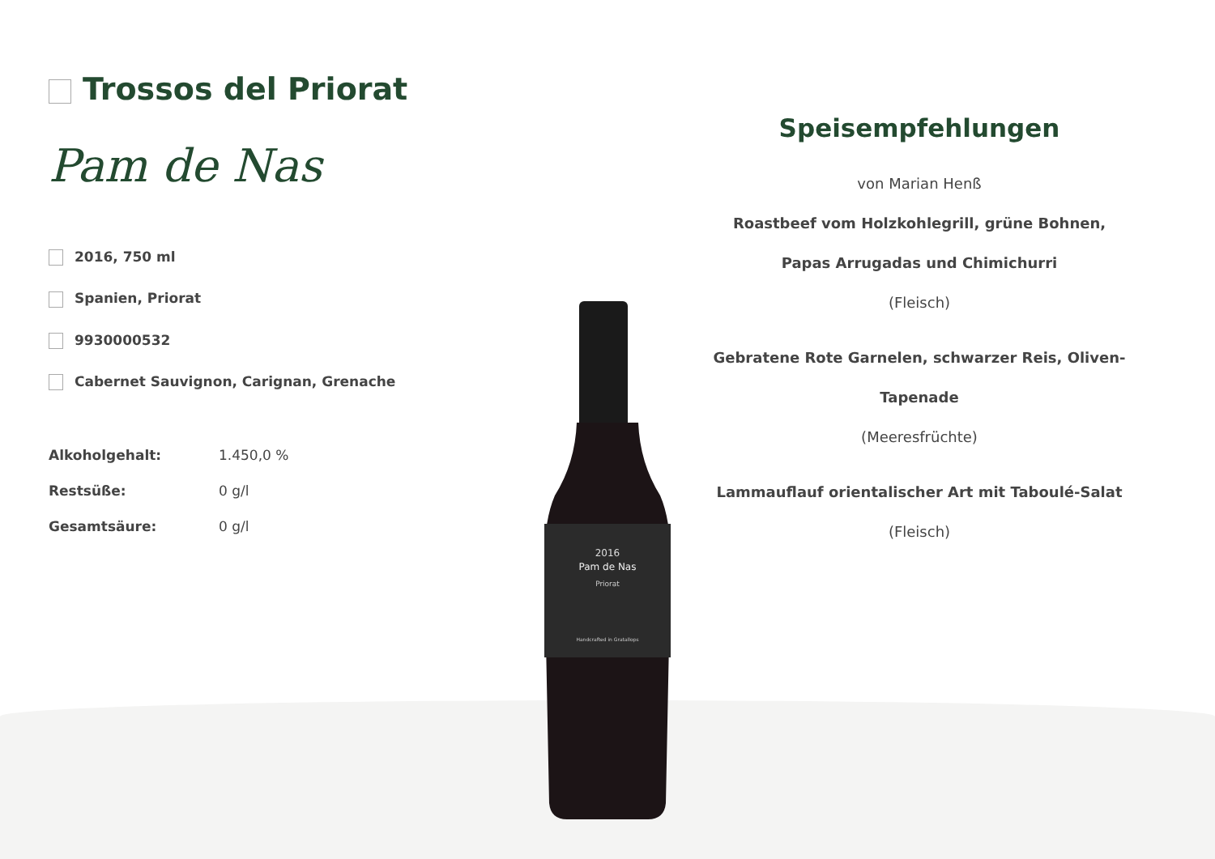Trossos del Priorat
Pam de Nas
2016, 750 ml
Spanien, Priorat
9930000532
Cabernet Sauvignon, Carignan, Grenache
| Alkoholgehalt: | 1.450,0 % |
| Restsüße: | 0 g/l |
| Gesamtsäure: | 0 g/l |
2016
Pam de Nas
Priorat
Handcrafted in Gratallops
Speisempfehlungen
von Marian Henß
Roastbeef vom Holzkohlegrill, grüne Bohnen, Papas Arrugadas und Chimichurri
(Fleisch)
Gebratene Rote Garnelen, schwarzer Reis, Oliven-Tapenade
(Meeresfrüchte)
Lammauflauf orientalischer Art mit Taboulé-Salat
(Fleisch)